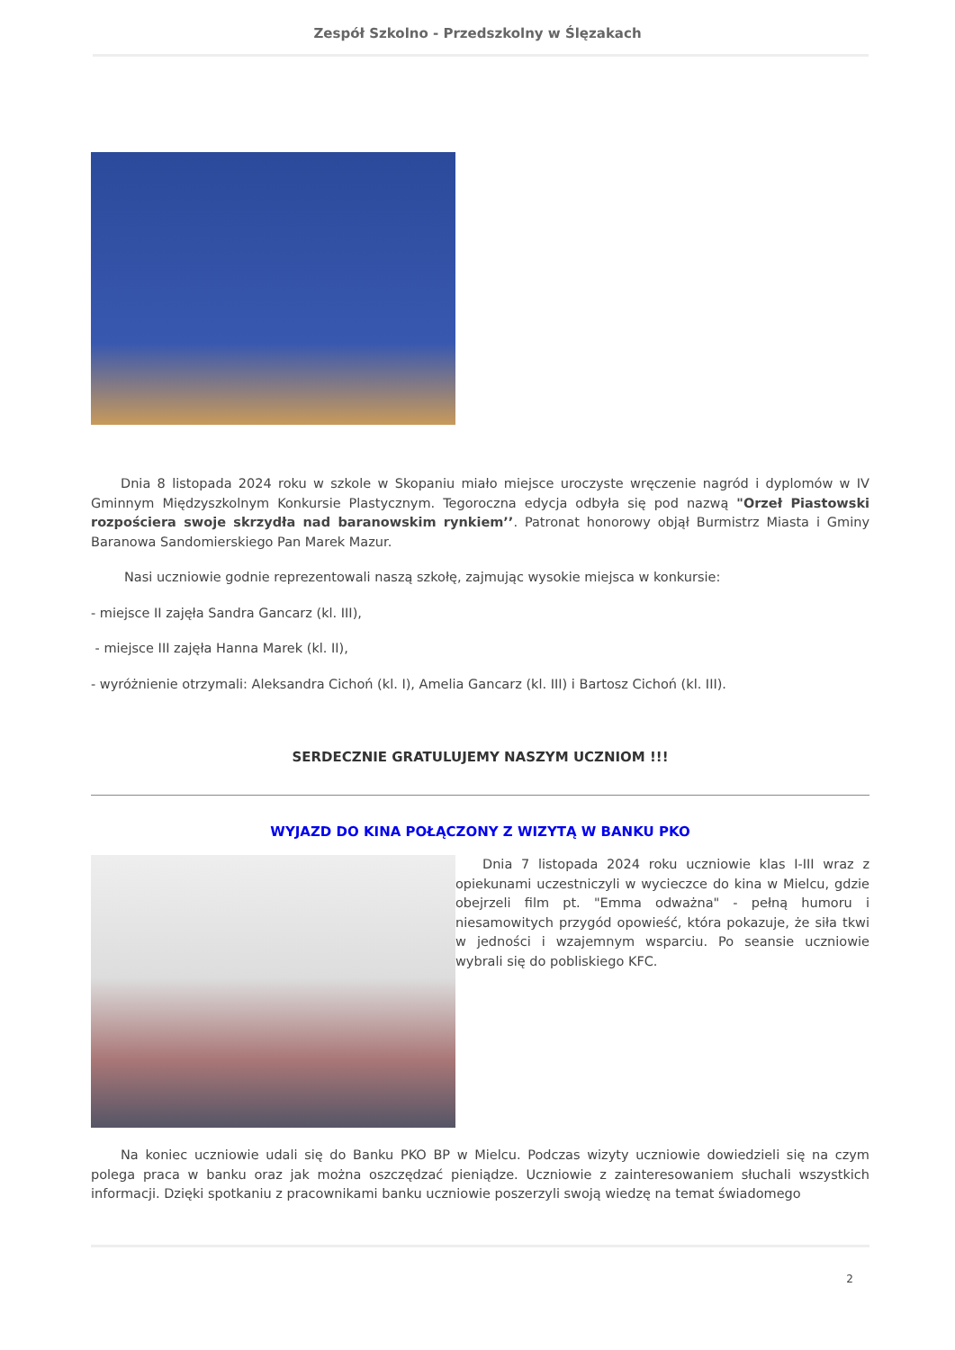Zespół Szkolno - Przedszkolny w Ślęzakach
Dnia 8 listopada 2024 roku w szkole w Skopaniu miało miejsce uroczyste wręczenie nagród i dyplomów w IV Gminnym Międzyszkolnym Konkursie Plastycznym. Tegoroczna edycja odbyła się pod nazwą "Orzeł Piastowski rozpościera swoje skrzydła nad baranowskim rynkiem’’. Patronat honorowy objął Burmistrz Miasta i Gminy Baranowa Sandomierskiego Pan Marek Mazur.
Nasi uczniowie godnie reprezentowali naszą szkołę, zajmując wysokie miejsca w konkursie:
- miejsce II zajęła Sandra Gancarz (kl. III),
- miejsce III zajęła Hanna Marek (kl. II),
- wyróżnienie otrzymali: Aleksandra Cichoń (kl. I), Amelia Gancarz (kl. III) i Bartosz Cichoń (kl. III).
SERDECZNIE GRATULUJEMY NASZYM UCZNIOM !!!
WYJAZD DO KINA POŁĄCZONY Z WIZYTĄ W BANKU PKO
Dnia 7 listopada 2024 roku uczniowie klas I-III wraz z opiekunami uczestniczyli w wycieczce do kina w Mielcu, gdzie obejrzeli film pt. "Emma odważna" - pełną humoru i niesamowitych przygód opowieść, która pokazuje, że siła tkwi w jedności i wzajemnym wsparciu. Po seansie uczniowie wybrali się do pobliskiego KFC.
Na koniec uczniowie udali się do Banku PKO BP w Mielcu. Podczas wizyty uczniowie dowiedzieli się na czym polega praca w banku oraz jak można oszczędzać pieniądze. Uczniowie z zainteresowaniem słuchali wszystkich informacji. Dzięki spotkaniu z pracownikami banku uczniowie poszerzyli swoją wiedzę na temat świadomego
2